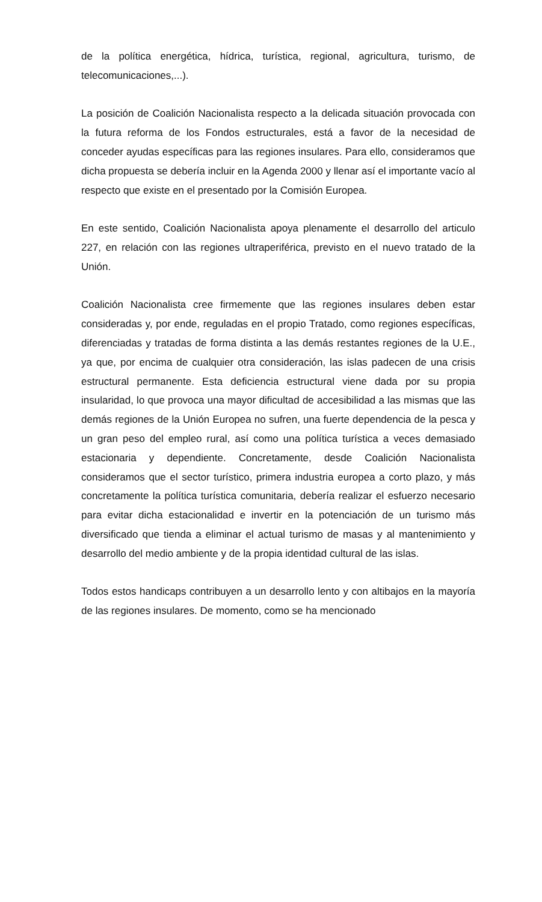de la política energética, hídrica, turística, regional, agricultura, turismo, de telecomunicaciones,...).
La posición de Coalición Nacionalista respecto a la delicada situación provocada con la futura reforma de los Fondos estructurales, está a favor de la necesidad de conceder ayudas específicas para las regiones insulares. Para ello, consideramos que dicha propuesta se debería incluir en la Agenda 2000 y llenar así el importante vacío al respecto que existe en el presentado por la Comisión Europea.
En este sentido, Coalición Nacionalista apoya plenamente el desarrollo del articulo 227, en relación con las regiones ultraperiférica, previsto en el nuevo tratado de la Unión.
Coalición Nacionalista cree firmemente que las regiones insulares deben estar consideradas y, por ende, reguladas en el propio Tratado, como regiones específicas, diferenciadas y tratadas de forma distinta a las demás restantes regiones de la U.E., ya que, por encima de cualquier otra consideración, las islas padecen de una crisis estructural permanente. Esta deficiencia estructural viene dada por su propia insularidad, lo que provoca una mayor dificultad de accesibilidad a las mismas que las demás regiones de la Unión Europea no sufren, una fuerte dependencia de la pesca y un gran peso del empleo rural, así como una política turística a veces demasiado estacionaria y dependiente. Concretamente, desde Coalición Nacionalista consideramos que el sector turístico, primera industria europea a corto plazo, y más concretamente la política turística comunitaria, debería realizar el esfuerzo necesario para evitar dicha estacionalidad e invertir en la potenciación de un turismo más diversificado que tienda a eliminar el actual turismo de masas y al mantenimiento y desarrollo del medio ambiente y de la propia identidad cultural de las islas.
Todos estos handicaps contribuyen a un desarrollo lento y con altibajos en la mayoría de las regiones insulares. De momento, como se ha mencionado